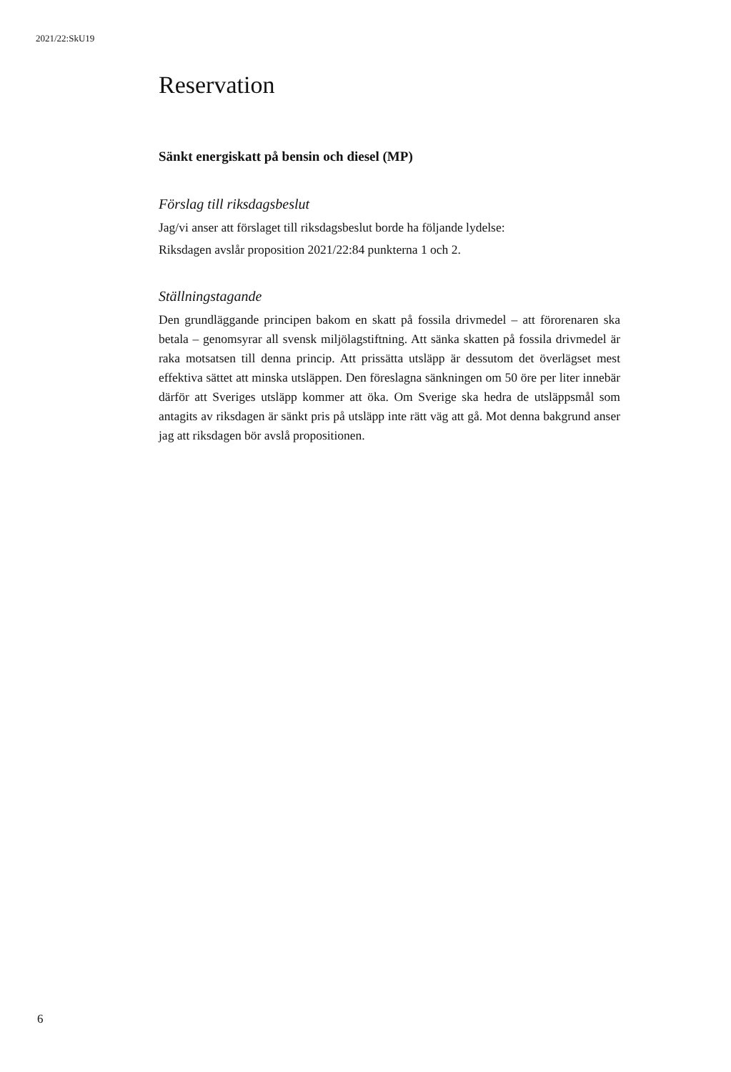2021/22:SkU19
Reservation
Sänkt energiskatt på bensin och diesel (MP)
Förslag till riksdagsbeslut
Jag/vi anser att förslaget till riksdagsbeslut borde ha följande lydelse:
Riksdagen avslår proposition 2021/22:84 punkterna 1 och 2.
Ställningstagande
Den grundläggande principen bakom en skatt på fossila drivmedel – att förorenaren ska betala – genomsyrar all svensk miljölagstiftning. Att sänka skatten på fossila drivmedel är raka motsatsen till denna princip. Att prissätta utsläpp är dessutom det överlägset mest effektiva sättet att minska utsläppen. Den föreslagna sänkningen om 50 öre per liter innebär därför att Sveriges utsläpp kommer att öka. Om Sverige ska hedra de utsläppsmål som antagits av riksdagen är sänkt pris på utsläpp inte rätt väg att gå. Mot denna bakgrund anser jag att riksdagen bör avslå propositionen.
6